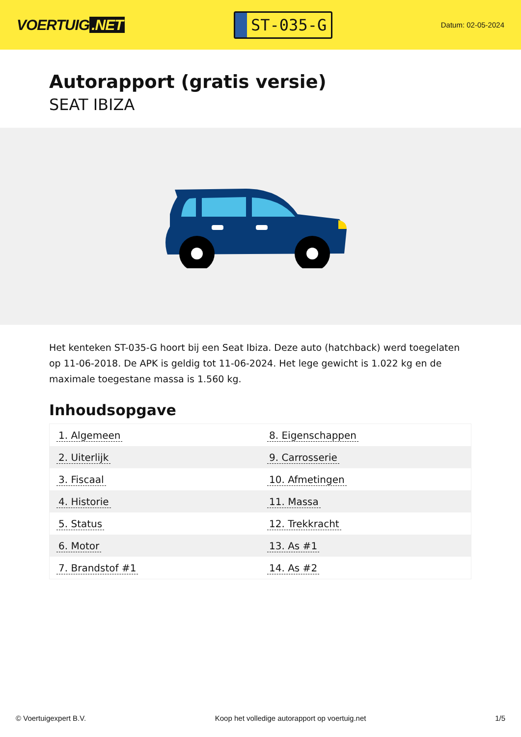VOERTUIG.NET
ST-035-G
Datum: 02-05-2024
Autorapport (gratis versie)
SEAT IBIZA
Het kenteken ST-035-G hoort bij een Seat Ibiza. Deze auto (hatchback) werd toegelaten op 11-06-2018. De APK is geldig tot 11-06-2024. Het lege gewicht is 1.022 kg en de maximale toegestane massa is 1.560 kg.
Inhoudsopgave
| 1. Algemeen | 8. Eigenschappen |
| 2. Uiterlijk | 9. Carrosserie |
| 3. Fiscaal | 10. Afmetingen |
| 4. Historie | 11. Massa |
| 5. Status | 12. Trekkracht |
| 6. Motor | 13. As #1 |
| 7. Brandstof #1 | 14. As #2 |
© Voertuigexpert B.V. Koop het volledige autorapport op voertuig.net 1/5